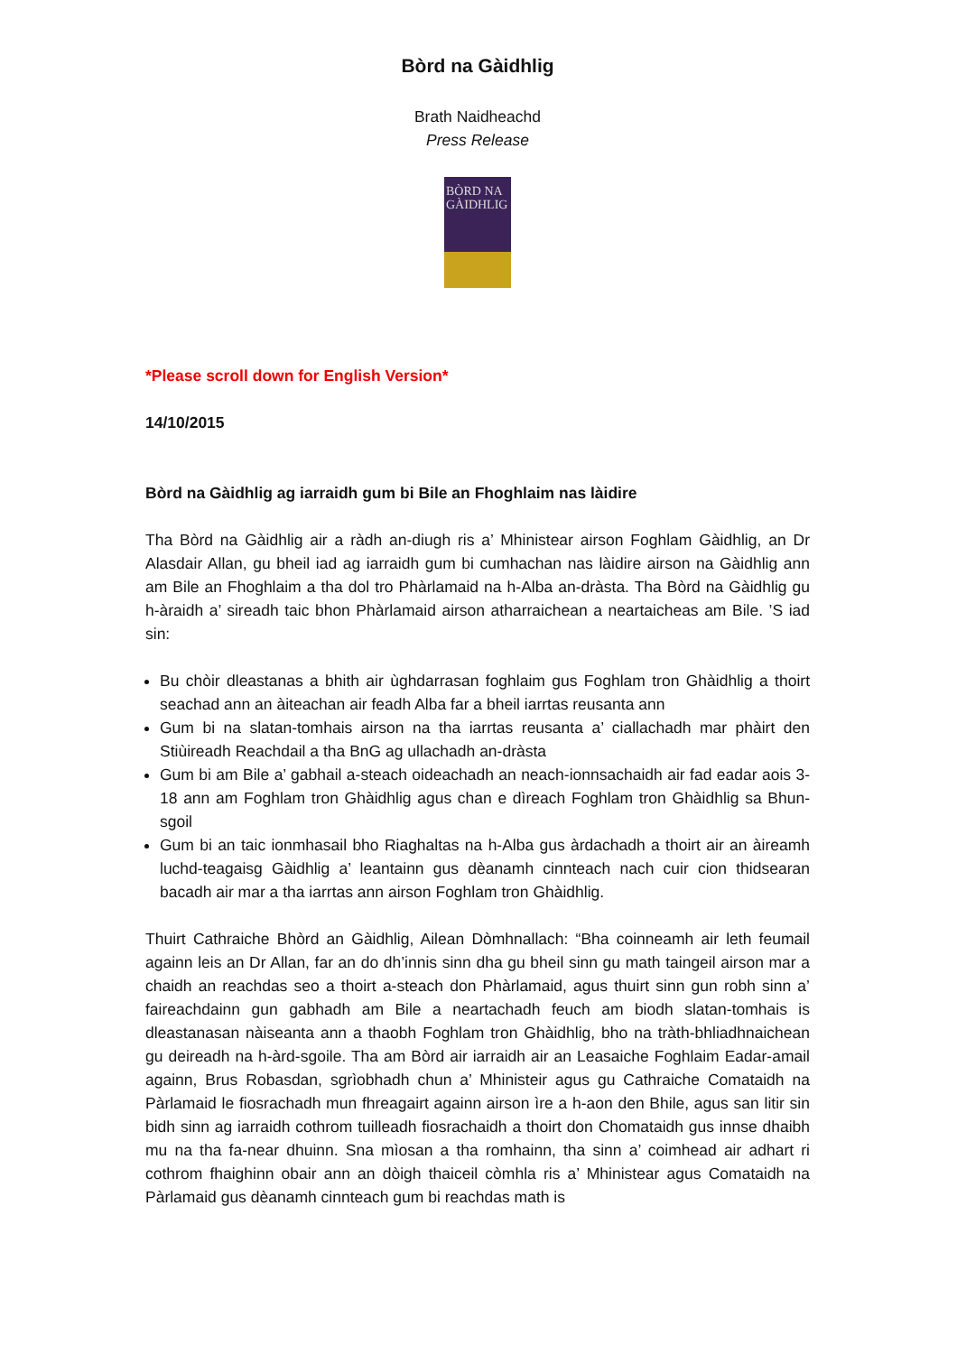Bòrd na Gàidhlig
Brath Naidheachd
Press Release
BÒRD NA GÀIDHLIG
*Please scroll down for English Version*
14/10/2015
Bòrd na Gàidhlig ag iarraidh gum bi Bile an Fhoghlaim nas làidire
Tha Bòrd na Gàidhlig air a ràdh an-diugh ris a’ Mhinistear airson Foghlam Gàidhlig, an Dr Alasdair Allan, gu bheil iad ag iarraidh gum bi cumhachan nas làidire airson na Gàidhlig ann am Bile an Fhoghlaim a tha dol tro Phàrlamaid na h-Alba an-dràsta. Tha Bòrd na Gàidhlig gu h-àraidh a’ sireadh taic bhon Phàrlamaid airson atharraichean a neartaicheas am Bile. ’S iad sin:
Bu chòir dleastanas a bhith air ùghdarrasan foghlaim gus Foghlam tron Ghàidhlig a thoirt seachad ann an àiteachan air feadh Alba far a bheil iarrtas reusanta ann
Gum bi na slatan-tomhais airson na tha iarrtas reusanta a’ ciallachadh mar phàirt den Stiùireadh Reachdail a tha BnG ag ullachadh an-dràsta
Gum bi am Bile a’ gabhail a-steach oideachadh an neach-ionnsachaidh air fad eadar aois 3-18 ann am Foghlam tron Ghàidhlig agus chan e dìreach Foghlam tron Ghàidhlig sa Bhun-sgoil
Gum bi an taic ionmhasail bho Riaghaltas na h-Alba gus àrdachadh a thoirt air an àireamh luchd-teagaisg Gàidhlig a’ leantainn gus dèanamh cinnteach nach cuir cion thidsearan bacadh air mar a tha iarrtas ann airson Foghlam tron Ghàidhlig.
Thuirt Cathraiche Bhòrd an Gàidhlig, Ailean Dòmhnallach: “Bha coinneamh air leth feumail againn leis an Dr Allan, far an do dh’innis sinn dha gu bheil sinn gu math taingeil airson mar a chaidh an reachdas seo a thoirt a-steach don Phàrlamaid, agus thuirt sinn gun robh sinn a’ faireachdainn gun gabhadh am Bile a neartachadh feuch am biodh slatan-tomhais is dleastanasan nàiseanta ann a thaobh Foghlam tron Ghàidhlig, bho na tràth-bhliadhnaichean gu deireadh na h-àrd-sgoile. Tha am Bòrd air iarraidh air an Leasaiche Foghlaim Eadar-amail againn, Brus Robasdan, sgrìobhadh chun a’ Mhinisteir agus gu Cathraiche Comataidh na Pàrlamaid le fiosrachadh mun fhreagairt againn airson ìre a h-aon den Bhile, agus san litir sin bidh sinn ag iarraidh cothrom tuilleadh fiosrachaidh a thoirt don Chomataidh gus innse dhaibh mu na tha fa-near dhuinn. Sna mìosan a tha romhainn, tha sinn a’ coimhead air adhart ri cothrom fhaighinn obair ann an dòigh thaiceil còmhla ris a’ Mhinistear agus Comataidh na Pàrlamaid gus dèanamh cinnteach gum bi reachdas math is